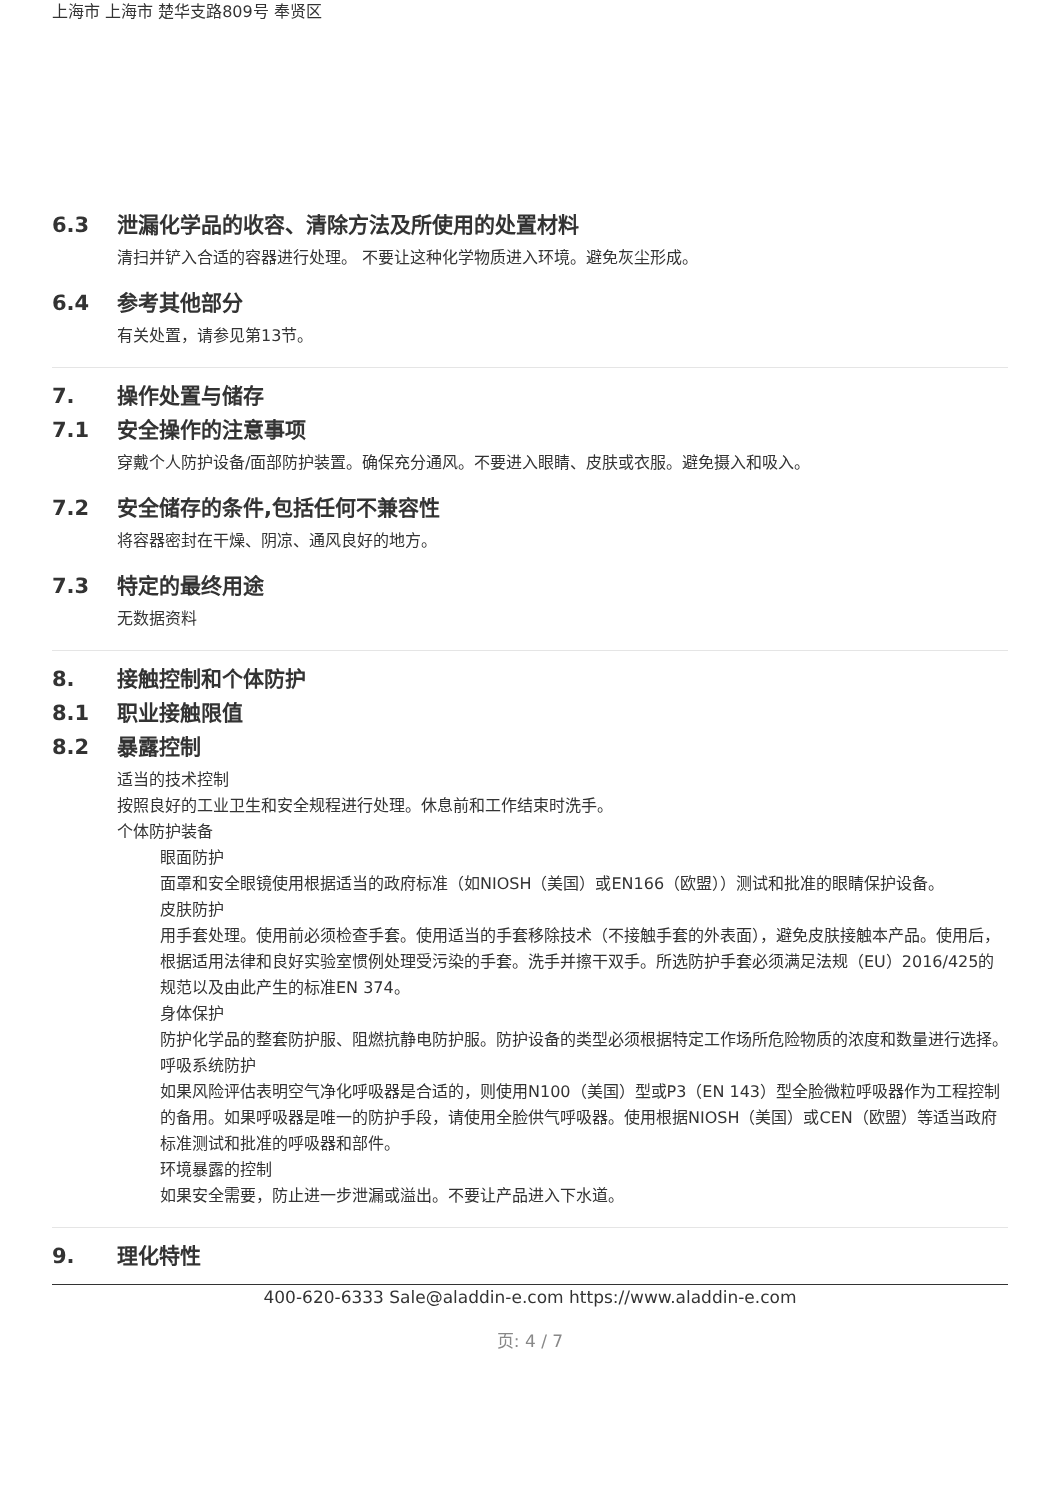上海市 上海市 楚华支路809号 奉贤区
6.3 泄漏化学品的收容、清除方法及所使用的处置材料
清扫并铲入合适的容器进行处理。 不要让这种化学物质进入环境。避免灰尘形成。
6.4 参考其他部分
有关处置，请参见第13节。
7. 操作处置与储存
7.1 安全操作的注意事项
穿戴个人防护设备/面部防护装置。确保充分通风。不要进入眼睛、皮肤或衣服。避免摄入和吸入。
7.2 安全储存的条件,包括任何不兼容性
将容器密封在干燥、阴凉、通风良好的地方。
7.3 特定的最终用途
无数据资料
8. 接触控制和个体防护
8.1 职业接触限值
8.2 暴露控制
适当的技术控制
按照良好的工业卫生和安全规程进行处理。休息前和工作结束时洗手。
个体防护装备
眼面防护
面罩和安全眼镜使用根据适当的政府标准（如NIOSH（美国）或EN166（欧盟））测试和批准的眼睛保护设备。
皮肤防护
用手套处理。使用前必须检查手套。使用适当的手套移除技术（不接触手套的外表面），避免皮肤接触本产品。使用后，根据适用法律和良好实验室惯例处理受污染的手套。洗手并擦干双手。所选防护手套必须满足法规（EU）2016/425的规范以及由此产生的标准EN 374。
身体保护
防护化学品的整套防护服、阻燃抗静电防护服。防护设备的类型必须根据特定工作场所危险物质的浓度和数量进行选择。
呼吸系统防护
如果风险评估表明空气净化呼吸器是合适的，则使用N100（美国）型或P3（EN 143）型全脸微粒呼吸器作为工程控制的备用。如果呼吸器是唯一的防护手段，请使用全脸供气呼吸器。使用根据NIOSH（美国）或CEN（欧盟）等适当政府标准测试和批准的呼吸器和部件。
环境暴露的控制
如果安全需要，防止进一步泄漏或溢出。不要让产品进入下水道。
9. 理化特性
400-620-6333 Sale@aladdin-e.com https://www.aladdin-e.com
页: 4 / 7